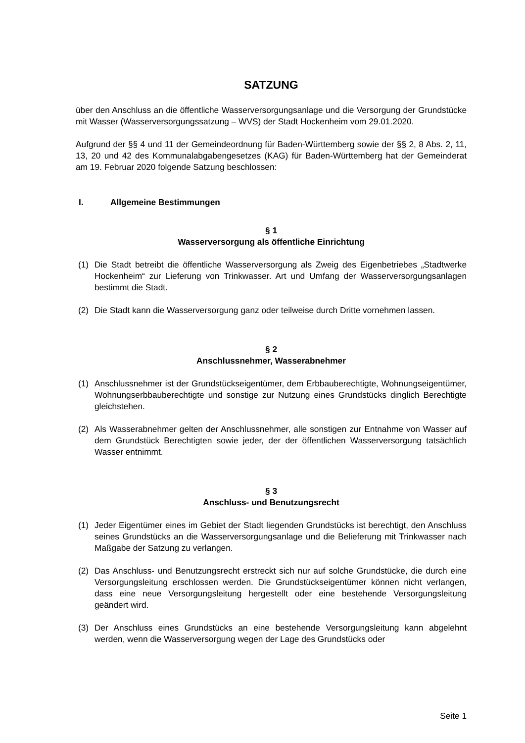SATZUNG
über den Anschluss an die öffentliche Wasserversorgungsanlage und die Versorgung der Grundstücke mit Wasser (Wasserversorgungssatzung – WVS) der Stadt Hockenheim vom 29.01.2020.
Aufgrund der §§ 4 und 11 der Gemeindeordnung für Baden-Württemberg sowie der §§ 2, 8 Abs. 2, 11, 13, 20 und 42 des Kommunalabgabengesetzes (KAG) für Baden-Württemberg hat der Gemeinderat am 19. Februar 2020 folgende Satzung beschlossen:
I. Allgemeine Bestimmungen
§ 1
Wasserversorgung als öffentliche Einrichtung
(1) Die Stadt betreibt die öffentliche Wasserversorgung als Zweig des Eigenbetriebes „Stadtwerke Hockenheim“ zur Lieferung von Trinkwasser. Art und Umfang der Wasserversorgungsanlagen bestimmt die Stadt.
(2) Die Stadt kann die Wasserversorgung ganz oder teilweise durch Dritte vornehmen lassen.
§ 2
Anschlussnehmer, Wasserabnehmer
(1) Anschlussnehmer ist der Grundstückseigentümer, dem Erbbauberechtigte, Wohnungseigentümer, Wohnungserbbauberechtigte und sonstige zur Nutzung eines Grundstücks dinglich Berechtigte gleichstehen.
(2) Als Wasserabnehmer gelten der Anschlussnehmer, alle sonstigen zur Entnahme von Wasser auf dem Grundstück Berechtigten sowie jeder, der der öffentlichen Wasserversorgung tatsächlich Wasser entnimmt.
§ 3
Anschluss- und Benutzungsrecht
(1) Jeder Eigentümer eines im Gebiet der Stadt liegenden Grundstücks ist berechtigt, den Anschluss seines Grundstücks an die Wasserversorgungsanlage und die Belieferung mit Trinkwasser nach Maßgabe der Satzung zu verlangen.
(2) Das Anschluss- und Benutzungsrecht erstreckt sich nur auf solche Grundstücke, die durch eine Versorgungsleitung erschlossen werden. Die Grundstückseigentümer können nicht verlangen, dass eine neue Versorgungsleitung hergestellt oder eine bestehende Versorgungsleitung geändert wird.
(3) Der Anschluss eines Grundstücks an eine bestehende Versorgungsleitung kann abgelehnt werden, wenn die Wasserversorgung wegen der Lage des Grundstücks oder
Seite 1